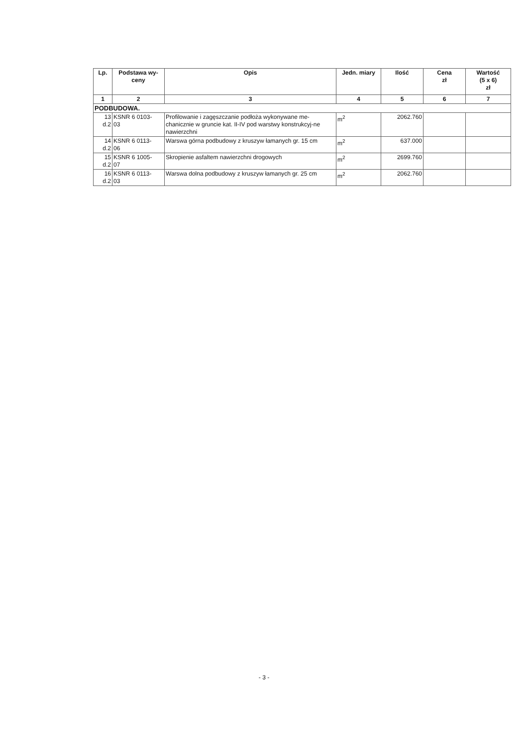| Lp. | Podstawa wy-ceny | Opis | Jedn. miary | Ilość | Cena zł | Wartość (5 x 6) zł |
| --- | --- | --- | --- | --- | --- | --- |
| 1 | 2 | 3 | 4 | 5 | 6 | 7 |
| PODBUDOWA. | | | | | | |
| 13 d.2 | KSNR 6 0103- 03 | Profilowanie i zagęszczanie podłoża wykonywane me-chanicznie w gruncie kat. II-IV pod warstwy konstrukcyj-ne nawierzchni | m<sup>2</sup> | 2062.760 | | |
| 14 d.2 | KSNR 6 0113- 06 | Warswa górna podbudowy z kruszyw łamanych gr. 15 cm | m<sup>2</sup> | 637.000 | | |
| 15 d.2 | KSNR 6 1005- 07 | Skropienie asfaltem nawierzchni drogowych | m<sup>2</sup> | 2699.760 | | |
| 16 d.2 | KSNR 6 0113- 03 | Warswa dolna podbudowy z kruszyw łamanych gr. 25 cm | m<sup>2</sup> | 2062.760 | | |
- 3 -